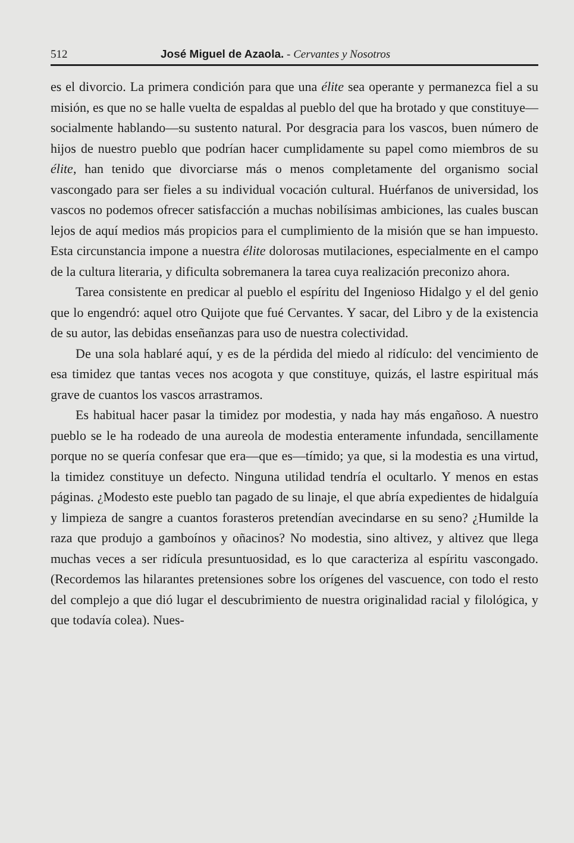512 José Miguel de Azaola. - Cervantes y Nosotros
es el divorcio. La primera condición para que una élite sea operante y permanezca fiel a su misión, es que no se halle vuelta de espaldas al pueblo del que ha brotado y que constituye—socialmente hablando—su sustento natural. Por desgracia para los vascos, buen número de hijos de nuestro pueblo que podrían hacer cumplidamente su papel como miembros de su élite, han tenido que divorciarse más o menos completamente del organismo social vascongado para ser fieles a su individual vocación cultural. Huérfanos de universidad, los vascos no podemos ofrecer satisfacción a muchas nobilísimas ambiciones, las cuales buscan lejos de aquí medios más propicios para el cumplimiento de la misión que se han impuesto. Esta circunstancia impone a nuestra élite dolorosas mutilaciones, especialmente en el campo de la cultura literaria, y dificulta sobremanera la tarea cuya realización preconizo ahora.
Tarea consistente en predicar al pueblo el espíritu del Ingenioso Hidalgo y el del genio que lo engendró: aquel otro Quijote que fué Cervantes. Y sacar, del Libro y de la existencia de su autor, las debidas enseñanzas para uso de nuestra colectividad.
De una sola hablaré aquí, y es de la pérdida del miedo al ridículo: del vencimiento de esa timidez que tantas veces nos acogota y que constituye, quizás, el lastre espiritual más grave de cuantos los vascos arrastramos.
Es habitual hacer pasar la timidez por modestia, y nada hay más engañoso. A nuestro pueblo se le ha rodeado de una aureola de modestia enteramente infundada, sencillamente porque no se quería confesar que era—que es—tímido; ya que, si la modestia es una virtud, la timidez constituye un defecto. Ninguna utilidad tendría el ocultarlo. Y menos en estas páginas. ¿Modesto este pueblo tan pagado de su linaje, el que abría expedientes de hidalguía y limpieza de sangre a cuantos forasteros pretendían avecindarse en su seno? ¿Humilde la raza que produjo a gamboínos y oñacinos? No modestia, sino altivez, y altivez que llega muchas veces a ser ridícula presuntuosidad, es lo que caracteriza al espíritu vascongado. (Recordemos las hilarantes pretensiones sobre los orígenes del vascuence, con todo el resto del complejo a que dió lugar el descubrimiento de nuestra originalidad racial y filológica, y que todavía colea). Nues-